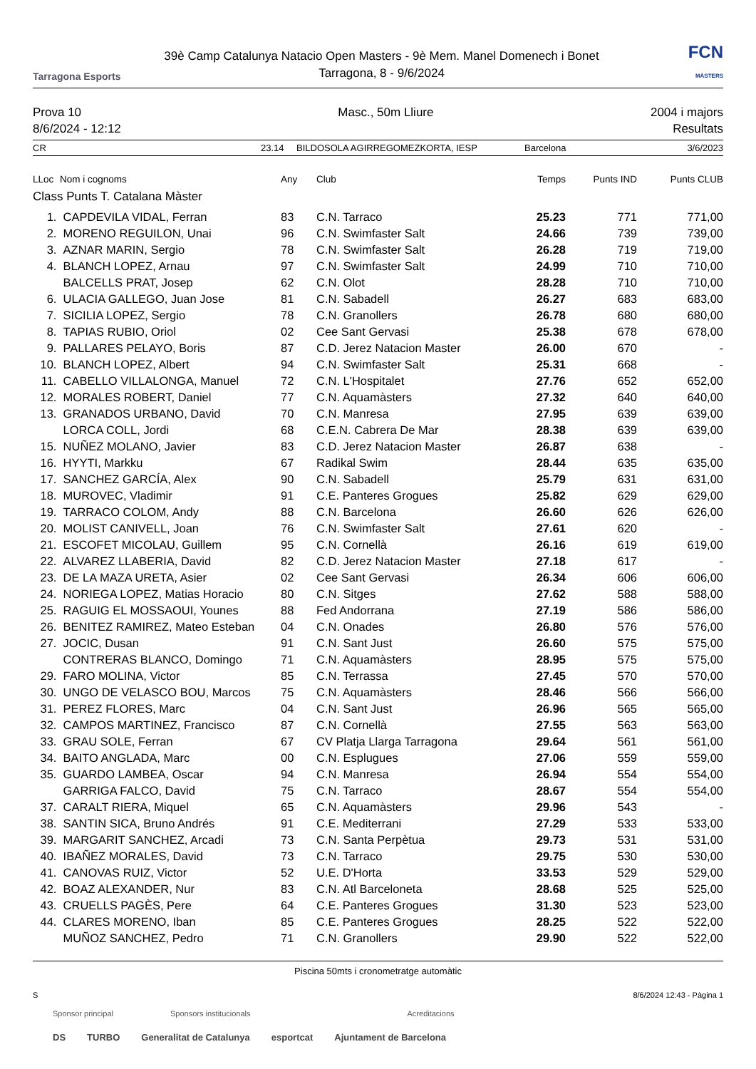Tarragona Esports
39è Camp Catalunya Natacio Open Masters - 9è Mem. Manel Domenech i Bonet
Tarragona, 8 - 9/6/2024
FCN
MÀSTERS
Prova 10
8/6/2024 - 12:12
Masc., 50m Lliure 2004 i majors
Resultats
CR 23.14 BILDOSOLA AGIRREGOMEZKORTA, IESP Barcelona 3/6/2023
| LLoc | Nom i cognoms | Any | Club | Temps | Punts IND | Punts CLUB |
| --- | --- | --- | --- | --- | --- | --- |
| Class Punts T. Catalana Màster | | | | | | |
| 1. | CAPDEVILA VIDAL, Ferran | 83 | C.N. Tarraco | 25.23 | 771 | 771,00 |
| 2. | MORENO REGUILON, Unai | 96 | C.N. Swimfaster Salt | 24.66 | 739 | 739,00 |
| 3. | AZNAR MARIN, Sergio | 78 | C.N. Swimfaster Salt | 26.28 | 719 | 719,00 |
| 4. | BLANCH LOPEZ, Arnau | 97 | C.N. Swimfaster Salt | 24.99 | 710 | 710,00 |
| | BALCELLS PRAT, Josep | 62 | C.N. Olot | 28.28 | 710 | 710,00 |
| 6. | ULACIA GALLEGO, Juan Jose | 81 | C.N. Sabadell | 26.27 | 683 | 683,00 |
| 7. | SICILIA LOPEZ, Sergio | 78 | C.N. Granollers | 26.78 | 680 | 680,00 |
| 8. | TAPIAS RUBIO, Oriol | 02 | Cee Sant Gervasi | 25.38 | 678 | 678,00 |
| 9. | PALLARES PELAYO, Boris | 87 | C.D. Jerez Natacion Master | 26.00 | 670 | - |
| 10. | BLANCH LOPEZ, Albert | 94 | C.N. Swimfaster Salt | 25.31 | 668 | - |
| 11. | CABELLO VILLALONGA, Manuel | 72 | C.N. L'Hospitalet | 27.76 | 652 | 652,00 |
| 12. | MORALES ROBERT, Daniel | 77 | C.N. Aquamàsters | 27.32 | 640 | 640,00 |
| 13. | GRANADOS URBANO, David | 70 | C.N. Manresa | 27.95 | 639 | 639,00 |
| | LORCA COLL, Jordi | 68 | C.E.N. Cabrera De Mar | 28.38 | 639 | 639,00 |
| 15. | NUÑEZ MOLANO, Javier | 83 | C.D. Jerez Natacion Master | 26.87 | 638 | - |
| 16. | HYYTI, Markku | 67 | Radikal Swim | 28.44 | 635 | 635,00 |
| 17. | SANCHEZ GARCÍA, Alex | 90 | C.N. Sabadell | 25.79 | 631 | 631,00 |
| 18. | MUROVEC, Vladimir | 91 | C.E. Panteres Grogues | 25.82 | 629 | 629,00 |
| 19. | TARRACO COLOM, Andy | 88 | C.N. Barcelona | 26.60 | 626 | 626,00 |
| 20. | MOLIST CANIVELL, Joan | 76 | C.N. Swimfaster Salt | 27.61 | 620 | - |
| 21. | ESCOFET MICOLAU, Guillem | 95 | C.N. Cornellà | 26.16 | 619 | 619,00 |
| 22. | ALVAREZ LLABERIA, David | 82 | C.D. Jerez Natacion Master | 27.18 | 617 | - |
| 23. | DE LA MAZA URETA, Asier | 02 | Cee Sant Gervasi | 26.34 | 606 | 606,00 |
| 24. | NORIEGA LOPEZ, Matias Horacio | 80 | C.N. Sitges | 27.62 | 588 | 588,00 |
| 25. | RAGUIG EL MOSSAOUI, Younes | 88 | Fed Andorrana | 27.19 | 586 | 586,00 |
| 26. | BENITEZ RAMIREZ, Mateo Esteban | 04 | C.N. Onades | 26.80 | 576 | 576,00 |
| 27. | JOCIC, Dusan | 91 | C.N. Sant Just | 26.60 | 575 | 575,00 |
| | CONTRERAS BLANCO, Domingo | 71 | C.N. Aquamàsters | 28.95 | 575 | 575,00 |
| 29. | FARO MOLINA, Victor | 85 | C.N. Terrassa | 27.45 | 570 | 570,00 |
| 30. | UNGO DE VELASCO BOU, Marcos | 75 | C.N. Aquamàsters | 28.46 | 566 | 566,00 |
| 31. | PEREZ FLORES, Marc | 04 | C.N. Sant Just | 26.96 | 565 | 565,00 |
| 32. | CAMPOS MARTINEZ, Francisco | 87 | C.N. Cornellà | 27.55 | 563 | 563,00 |
| 33. | GRAU SOLE, Ferran | 67 | CV Platja Llarga Tarragona | 29.64 | 561 | 561,00 |
| 34. | BAITO ANGLADA, Marc | 00 | C.N. Esplugues | 27.06 | 559 | 559,00 |
| 35. | GUARDO LAMBEA, Oscar | 94 | C.N. Manresa | 26.94 | 554 | 554,00 |
| | GARRIGA FALCO, David | 75 | C.N. Tarraco | 28.67 | 554 | 554,00 |
| 37. | CARALT RIERA, Miquel | 65 | C.N. Aquamàsters | 29.96 | 543 | - |
| 38. | SANTIN SICA, Bruno Andrés | 91 | C.E. Mediterrani | 27.29 | 533 | 533,00 |
| 39. | MARGARIT SANCHEZ, Arcadi | 73 | C.N. Santa Perpètua | 29.73 | 531 | 531,00 |
| 40. | IBAÑEZ MORALES, David | 73 | C.N. Tarraco | 29.75 | 530 | 530,00 |
| 41. | CANOVAS RUIZ, Victor | 52 | U.E. D'Horta | 33.53 | 529 | 529,00 |
| 42. | BOAZ ALEXANDER, Nur | 83 | C.N. Atl Barceloneta | 28.68 | 525 | 525,00 |
| 43. | CRUELLS PAGÈS, Pere | 64 | C.E. Panteres Grogues | 31.30 | 523 | 523,00 |
| 44. | CLARES MORENO, Iban | 85 | C.E. Panteres Grogues | 28.25 | 522 | 522,00 |
| | MUÑOZ SANCHEZ, Pedro | 71 | C.N. Granollers | 29.90 | 522 | 522,00 |
Piscina 50mts i cronometratge automàtic
S 8/6/2024 12:43 - Pàgina 1
Sponsor principal Sponsors institucionals Acreditacions
DS TURBO Generalitat de Catalunya esportcat Ajuntament de Barcelona